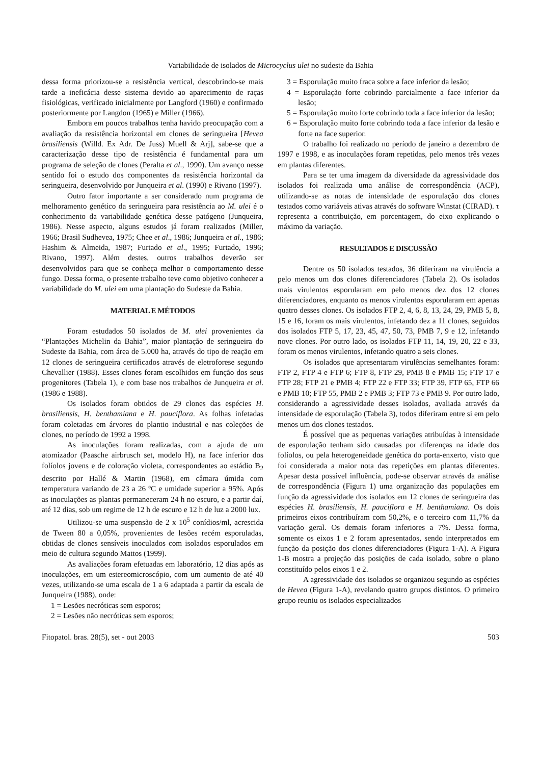Variabilidade de isolados de Microcyclus ulei no sudeste da Bahia
dessa forma priorizou-se a resistência vertical, descobrindo-se mais tarde a ineficácia desse sistema devido ao aparecimento de raças fisiológicas, verificado inicialmente por Langford (1960) e confirmado posteriormente por Langdon (1965) e Miller (1966).
Embora em poucos trabalhos tenha havido preocupação com a avaliação da resistência horizontal em clones de seringueira [Hevea brasiliensis (Willd. Ex Adr. De Juss) Muell & Arj], sabe-se que a caracterização desse tipo de resistência é fundamental para um programa de seleção de clones (Peralta et al., 1990). Um avanço nesse sentido foi o estudo dos componentes da resistência horizontal da seringueira, desenvolvido por Junqueira et al. (1990) e Rivano (1997).
Outro fator importante a ser considerado num programa de melhoramento genético da seringueira para resistência ao M. ulei é o conhecimento da variabilidade genética desse patógeno (Junqueira, 1986). Nesse aspecto, alguns estudos já foram realizados (Miller, 1966; Brasil Sudhevea, 1975; Chee et al., 1986; Junqueira et al., 1986; Hashim & Almeida, 1987; Furtado et al., 1995; Furtado, 1996; Rivano, 1997). Além destes, outros trabalhos deverão ser desenvolvidos para que se conheça melhor o comportamento desse fungo. Dessa forma, o presente trabalho teve como objetivo conhecer a variabilidade do M. ulei em uma plantação do Sudeste da Bahia.
MATERIAL E MÉTODOS
Foram estudados 50 isolados de M. ulei provenientes da “Plantações Michelin da Bahia”, maior plantação de seringueira do Sudeste da Bahia, com área de 5.000 ha, através do tipo de reação em 12 clones de seringueira certificados através de eletroforese segundo Chevallier (1988). Esses clones foram escolhidos em função dos seus progenitores (Tabela 1), e com base nos trabalhos de Junqueira et al. (1986 e 1988).
Os isolados foram obtidos de 29 clones das espécies H. brasiliensis, H. benthamiana e H. pauciflora. As folhas infetadas foram coletadas em árvores do plantio industrial e nas coleções de clones, no período de 1992 a 1998.
As inoculações foram realizadas, com a ajuda de um atomizador (Paasche airbrusch set, modelo H), na face inferior dos folíolos jovens e de coloração violeta, correspondentes ao estádio B<sub>2</sub> descrito por Hallé & Martin (1968), em câmara úmida com temperatura variando de 23 a 26 ºC e umidade superior a 95%. Após as inoculações as plantas permaneceram 24 h no escuro, e a partir daí, até 12 dias, sob um regime de 12 h de escuro e 12 h de luz a 2000 lux.
Utilizou-se uma suspensão de 2 x 10<sup>5</sup> conídios/ml, acrescida de Tween 80 a 0,05%, provenientes de lesões recém esporuladas, obtidas de clones sensíveis inoculados com isolados esporulados em meio de cultura segundo Mattos (1999).
As avaliações foram efetuadas em laboratório, 12 dias após as inoculações, em um estereomicroscópio, com um aumento de até 40 vezes, utilizando-se uma escala de 1 a 6 adaptada a partir da escala de Junqueira (1988), onde:
1 = Lesões necróticas sem esporos;
2 = Lesões não necróticas sem esporos;
3 = Esporulação muito fraca sobre a face inferior da lesão;
4 = Esporulação forte cobrindo parcialmente a face inferior da lesão;
5 = Esporulação muito forte cobrindo toda a face inferior da lesão;
6 = Esporulação muito forte cobrindo toda a face inferior da lesão e forte na face superior.
O trabalho foi realizado no período de janeiro a dezembro de 1997 e 1998, e as inoculações foram repetidas, pelo menos três vezes em plantas diferentes.
Para se ter uma imagem da diversidade da agressividade dos isolados foi realizada uma análise de correspondência (ACP), utilizando-se as notas de intensidade de esporulação dos clones testados como variáveis ativas através do software Winstat (CIRAD). τ representa a contribuição, em porcentagem, do eixo explicando o máximo da variação.
RESULTADOS E DISCUSSÃO
Dentre os 50 isolados testados, 36 diferiram na virulência a pelo menos um dos clones diferenciadores (Tabela 2). Os isolados mais virulentos esporularam em pelo menos dez dos 12 clones diferenciadores, enquanto os menos virulentos esporularam em apenas quatro desses clones. Os isolados FTP 2, 4, 6, 8, 13, 24, 29, PMB 5, 8, 15 e 16, foram os mais virulentos, infetando dez a 11 clones, seguidos dos isolados FTP 5, 17, 23, 45, 47, 50, 73, PMB 7, 9 e 12, infetando nove clones. Por outro lado, os isolados FTP 11, 14, 19, 20, 22 e 33, foram os menos virulentos, infetando quatro a seis clones.
Os isolados que apresentaram virulências semelhantes foram: FTP 2, FTP 4 e FTP 6; FTP 8, FTP 29, PMB 8 e PMB 15; FTP 17 e FTP 28; FTP 21 e PMB 4; FTP 22 e FTP 33; FTP 39, FTP 65, FTP 66 e PMB 10; FTP 55, PMB 2 e PMB 3; FTP 73 e PMB 9. Por outro lado, considerando a agressividade desses isolados, avaliada através da intensidade de esporulação (Tabela 3), todos diferiram entre si em pelo menos um dos clones testados.
É possível que as pequenas variações atribuídas à intensidade de esporulação tenham sido causadas por diferenças na idade dos folíolos, ou pela heterogeneidade genética do porta-enxerto, visto que foi considerada a maior nota das repetições em plantas diferentes. Apesar desta possível influência, pode-se observar através da análise de correspondência (Figura 1) uma organização das populações em função da agressividade dos isolados em 12 clones de seringueira das espécies H. brasiliensis, H. pauciflora e H. benthamiana. Os dois primeiros eixos contribuíram com 50,2%, e o terceiro com 11,7% da variação geral. Os demais foram inferiores a 7%. Dessa forma, somente os eixos 1 e 2 foram apresentados, sendo interpretados em função da posição dos clones diferenciadores (Figura 1-A). A Figura 1-B mostra a projeção das posições de cada isolado, sobre o plano constituído pelos eixos 1 e 2.
A agressividade dos isolados se organizou segundo as espécies de Hevea (Figura 1-A), revelando quatro grupos distintos. O primeiro grupo reuniu os isolados especializados
Fitopatol. bras. 28(5), set - out 2003 503